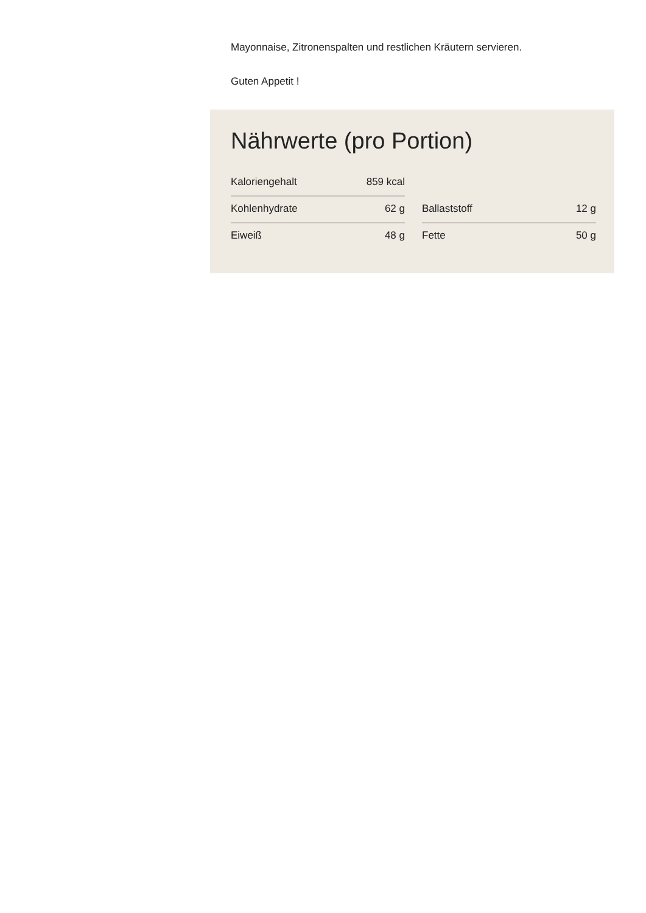Mayonnaise, Zitronenspalten und restlichen Kräutern servieren.
Guten Appetit !
Nährwerte (pro Portion)
Kaloriengehalt 859 kcal
Kohlenhydrate 62 g
Ballaststoff 12 g
Eiweiß 48 g
Fette 50 g